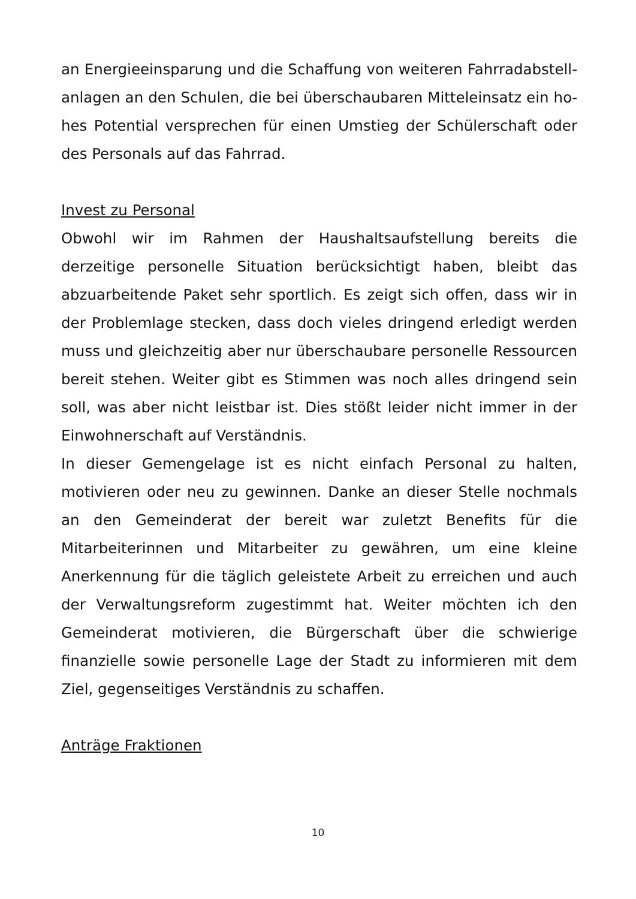an Energieeinsparung und die Schaffung von weiteren Fahrradabstell­anlagen an den Schulen, die bei überschaubaren Mitteleinsatz ein ho­hes Potential versprechen für einen Umstieg der Schülerschaft oder des Personals auf das Fahrrad.
Invest zu Personal
Obwohl wir im Rahmen der Haushaltsaufstellung bereits die derzeitige personelle Situation berücksichtigt haben, bleibt das abzuarbeitende Paket sehr sportlich. Es zeigt sich offen, dass wir in der Problemlage stecken, dass doch vieles dringend erledigt werden muss und gleich­zeitig aber nur überschaubare personelle Ressourcen bereit stehen. Weiter gibt es Stimmen was noch alles dringend sein soll, was aber nicht leistbar ist. Dies stößt leider nicht immer in der Einwohnerschaft auf Verständnis.
In dieser Gemengelage ist es nicht einfach Personal zu halten, motivie­ren oder neu zu gewinnen. Danke an dieser Stelle nochmals an den Gemeinderat der bereit war zuletzt Benefits für die Mitarbeiterinnen und Mitarbeiter zu gewähren, um eine kleine Anerkennung für die täglich geleistete Arbeit zu erreichen und auch der Verwaltungsreform zugestimmt hat. Weiter möchten ich den Gemeinderat motivieren, die Bürgerschaft über die schwierige finanzielle sowie personelle Lage der Stadt zu informieren mit dem Ziel, gegenseitiges Verständnis zu schaf­fen.
Anträge Fraktionen
10